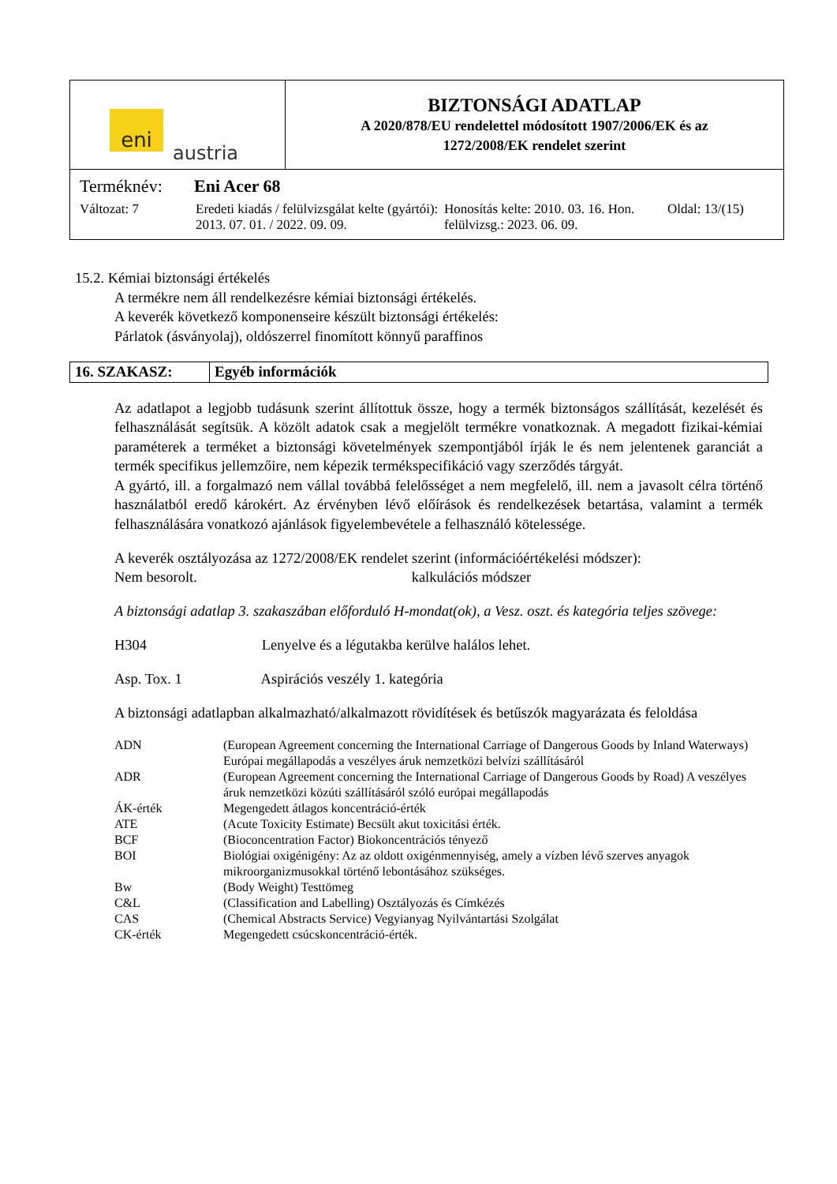eni
austria
BIZTONSÁGI ADATLAP
A 2020/878/EU rendelettel módosított 1907/2006/EK és az
1272/2008/EK rendelet szerint
Terméknév: Eni Acer 68
Változat: 7 Eredeti kiadás / felülvizsgálat kelte (gyártói): 2013. 07. 01. / 2022. 09. 09. Honosítás kelte: 2010. 03. 16. Hon. felülvizsg.: 2023. 06. 09. Oldal: 13/(15)
15.2. Kémiai biztonsági értékelés
A termékre nem áll rendelkezésre kémiai biztonsági értékelés.
A keverék következő komponenseire készült biztonsági értékelés:
Párlatok (ásványolaj), oldószerrel finomított könnyű paraffinos
16. SZAKASZ: Egyéb információk
Az adatlapot a legjobb tudásunk szerint állítottuk össze, hogy a termék biztonságos szállítását, kezelését és felhasználását segítsük. A közölt adatok csak a megjelölt termékre vonatkoznak. A megadott fizikai-kémiai paraméterek a terméket a biztonsági követelmények szempontjából írják le és nem jelentenek garanciát a termék specifikus jellemzőire, nem képezik termékspecifikáció vagy szerződés tárgyát.
A gyártó, ill. a forgalmazó nem vállal továbbá felelősséget a nem megfelelő, ill. nem a javasolt célra történő használatból eredő károkért. Az érvényben lévő előírások és rendelkezések betartása, valamint a termék felhasználására vonatkozó ajánlások figyelembevétele a felhasználó kötelessége.
A keverék osztályozása az 1272/2008/EK rendelet szerint (információértékelési módszer):
Nem besorolt. kalkulációs módszer
A biztonsági adatlap 3. szakaszában előforduló H-mondat(ok), a Vesz. oszt. és kategória teljes szövege:
H304 Lenyelve és a légutakba kerülve halálos lehet.
Asp. Tox. 1 Aspirációs veszély 1. kategória
A biztonsági adatlapban alkalmazható/alkalmazott rövidítések és betűszók magyarázata és feloldása
| ADN | (European Agreement concerning the International Carriage of Dangerous Goods by Inland Waterways) Európai megállapodás a veszélyes áruk nemzetközi belvízi szállításáról |
| ADR | (European Agreement concerning the International Carriage of Dangerous Goods by Road) A veszélyes áruk nemzetközi közúti szállításáról szóló európai megállapodás |
| ÁK-érték | Megengedett átlagos koncentráció-érték |
| ATE | (Acute Toxicity Estimate) Becsült akut toxicitási érték. |
| BCF | (Bioconcentration Factor) Biokoncentrációs tényező |
| BOI | Biológiai oxigénigény: Az az oldott oxigénmennyiség, amely a vízben lévő szerves anyagok mikroorganizmusokkal történő lebontásához szükséges. |
| Bw | (Body Weight) Testtömeg |
| C&L | (Classification and Labelling) Osztályozás és Címkézés |
| CAS | (Chemical Abstracts Service) Vegyianyag Nyilvántartási Szolgálat |
| CK-érték | Megengedett csúcskoncentráció-érték. |